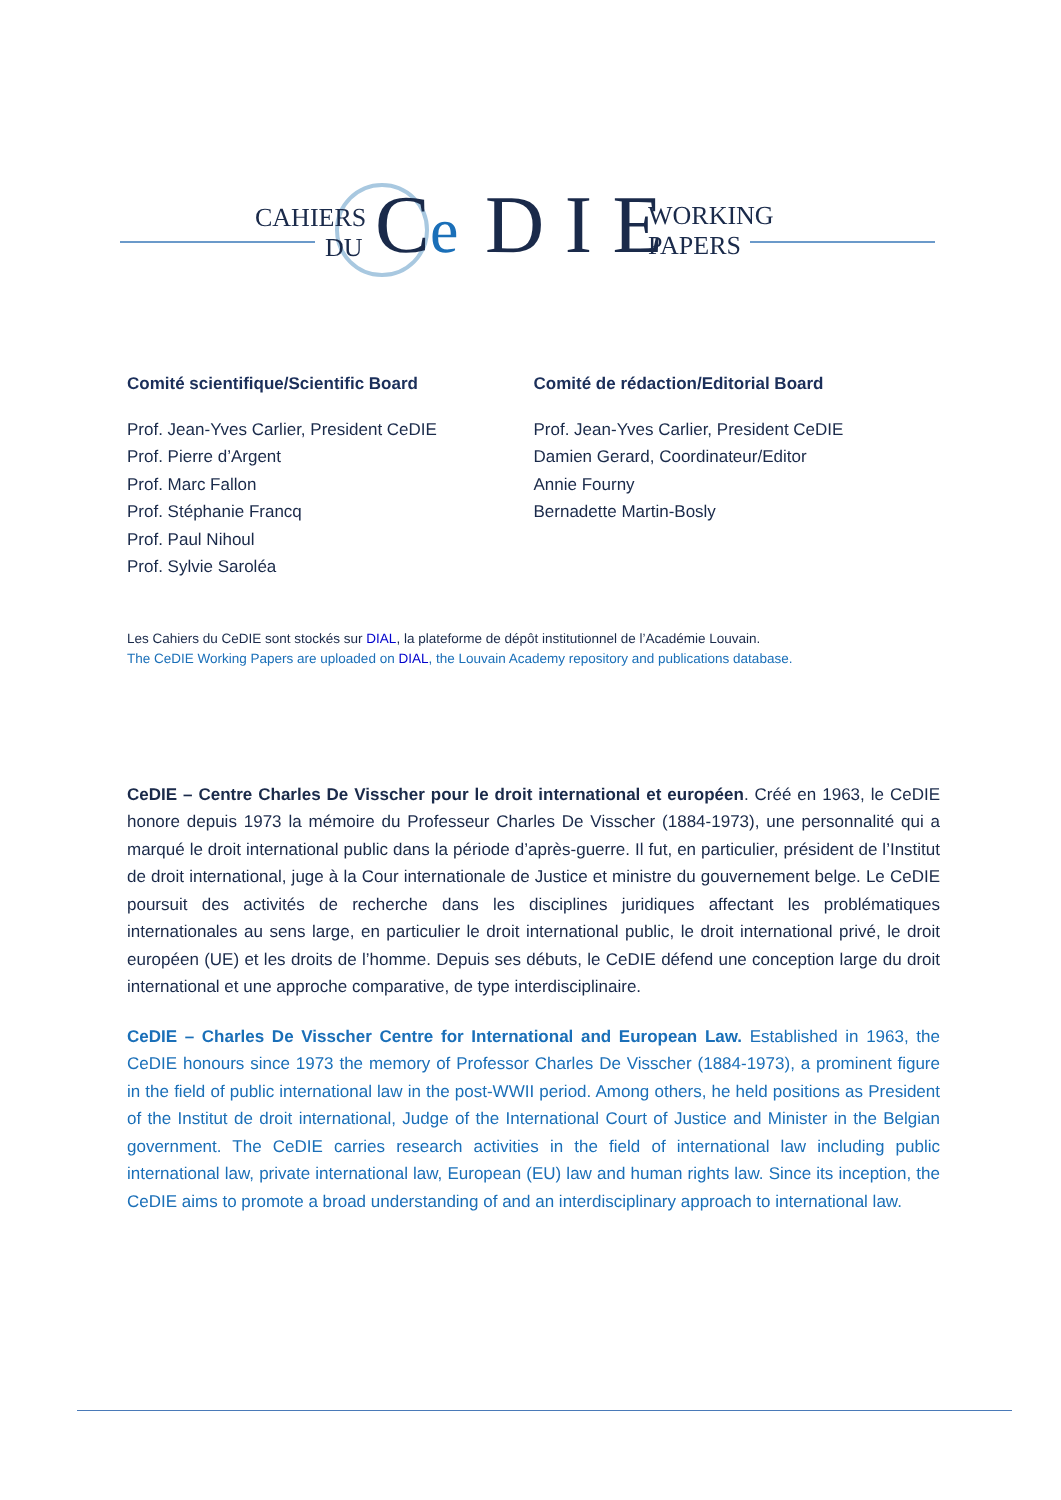CAHIERS
DU
C
e
D I E
WORKING
PAPERS
Comité scientifique/Scientific Board
Prof. Jean-Yves Carlier, President CeDIE
Prof. Pierre d’Argent
Prof. Marc Fallon
Prof. Stéphanie Francq
Prof. Paul Nihoul
Prof. Sylvie Saroléa
Comité de rédaction/Editorial Board
Prof. Jean-Yves Carlier, President CeDIE
Damien Gerard, Coordinateur/Editor
Annie Fourny
Bernadette Martin-Bosly
Les Cahiers du CeDIE sont stockés sur DIAL, la plateforme de dépôt institutionnel de l’Académie Louvain.
The CeDIE Working Papers are uploaded on DIAL, the Louvain Academy repository and publications database.
CeDIE – Centre Charles De Visscher pour le droit international et européen. Créé en 1963, le CeDIE honore depuis 1973 la mémoire du Professeur Charles De Visscher (1884-1973), une personnalité qui a marqué le droit international public dans la période d’après-guerre. Il fut, en particulier, président de l’Institut de droit international, juge à la Cour internationale de Justice et ministre du gouvernement belge. Le CeDIE poursuit des activités de recherche dans les disciplines juridiques affectant les problématiques internationales au sens large, en particulier le droit international public, le droit international privé, le droit européen (UE) et les droits de l’homme. Depuis ses débuts, le CeDIE défend une conception large du droit international et une approche comparative, de type interdisciplinaire.
CeDIE – Charles De Visscher Centre for International and European Law. Established in 1963, the CeDIE honours since 1973 the memory of Professor Charles De Visscher (1884-1973), a prominent figure in the field of public international law in the post-WWII period. Among others, he held positions as President of the Institut de droit international, Judge of the International Court of Justice and Minister in the Belgian government. The CeDIE carries research activities in the field of international law including public international law, private international law, European (EU) law and human rights law. Since its inception, the CeDIE aims to promote a broad understanding of and an interdisciplinary approach to international law.